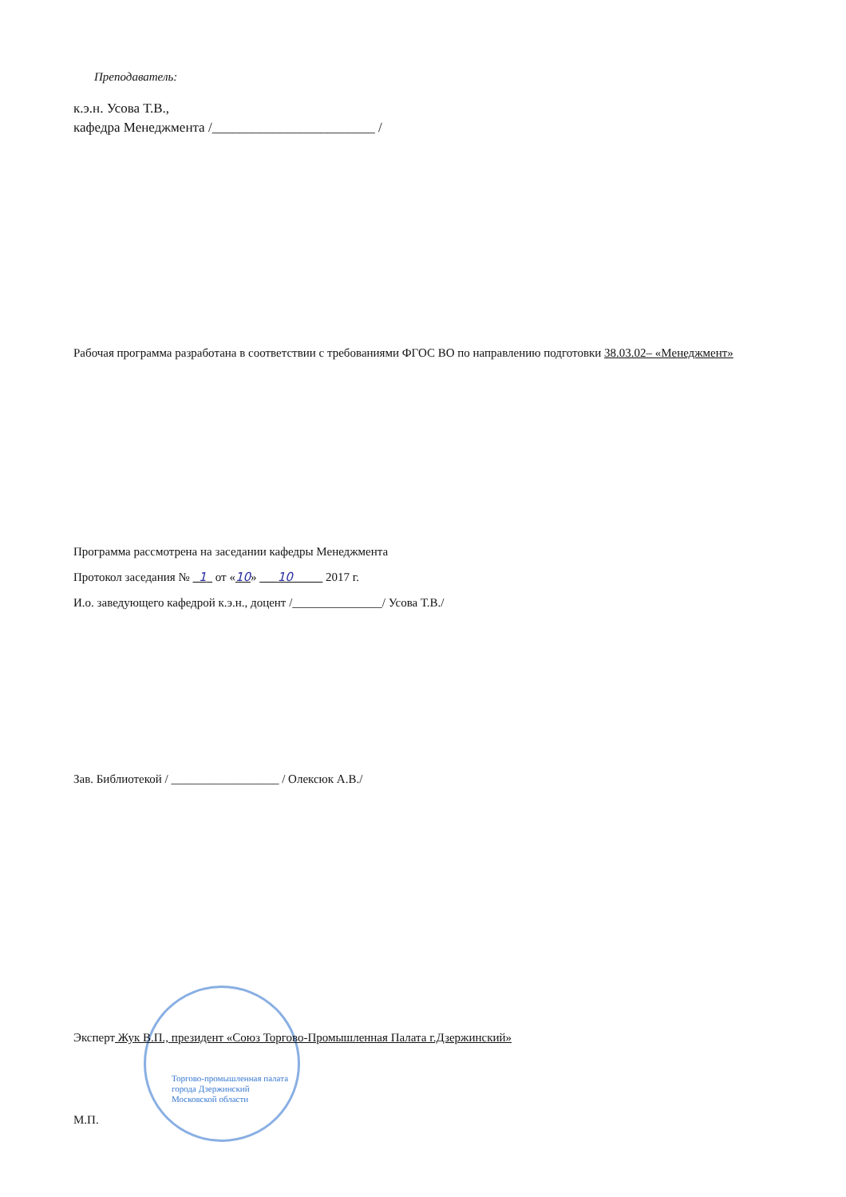Преподаватель:
к.э.н. Усова Т.В.,
кафедра Менеджмента /________________________ /
Рабочая программа разработана в соответствии с требованиями ФГОС ВО по направлению подготовки 38.03.02– «Менеджмент»
Программа рассмотрена на заседании кафедры Менеджмента
Протокол заседания № 1 от «10» 10 2017 г.
И.о. заведующего кафедрой к.э.н., доцент /_______________/ Усова Т.В./
Зав. Библиотекой / __________________ / Олексюк А.В./
Эксперт Жук В.П., президент «Союз Торгово-Промышленная Палата г.Дзержинский»
Торгово-промышленная палата
города Дзержинский
Московской области
М.П.